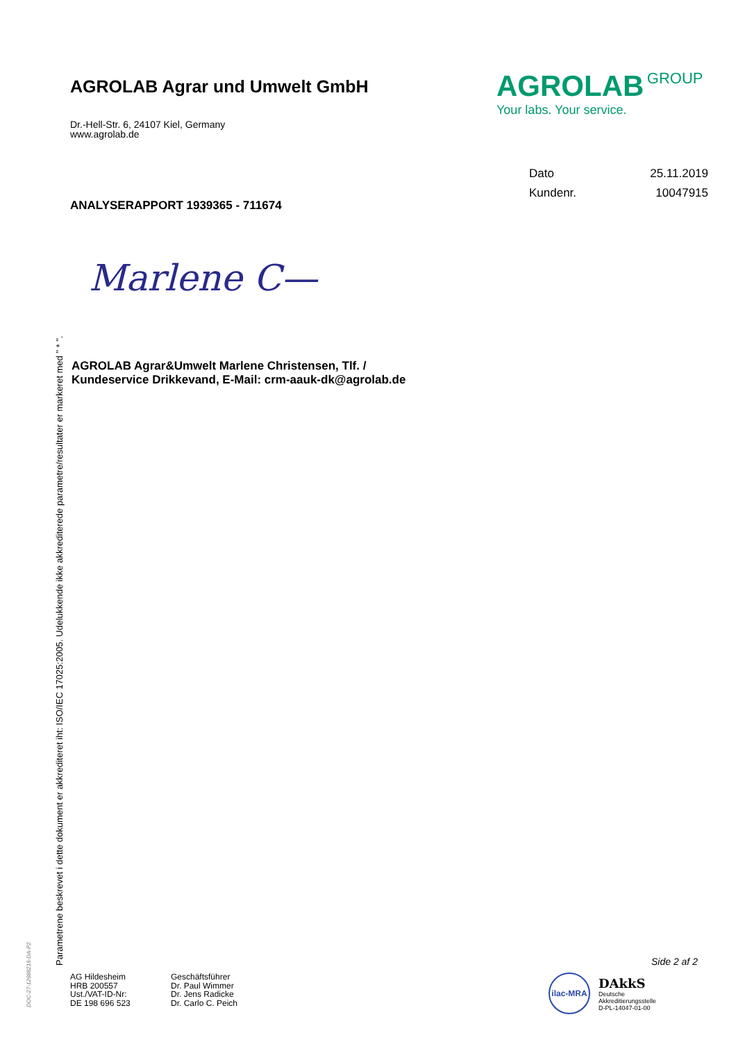AGROLAB Agrar und Umwelt GmbH
AGROLAB GROUP
Your labs. Your service.
Dr.-Hell-Str. 6, 24107 Kiel, Germany
www.agrolab.de
| Dato | 25.11.2019 |
| Kundenr. | 10047915 |
ANALYSERAPPORT 1939365 - 711674
Marlene C—
AGROLAB Agrar&Umwelt Marlene Christensen, Tlf. /
Kundeservice Drikkevand, E-Mail: crm-aauk-dk@agrolab.de
Parametrene beskrevet i dette dokument er akkrediteret iht: ISO/IEC 17025:2005. Udelukkende ikke akkrediterede parametre/resultater er markeret med " * ".
DOC-27-12688216-DA-P2
Side 2 af 2
AG Hildesheim
HRB 200557
Ust./VAT-ID-Nr:
DE 198 696 523
Geschäftsführer
Dr. Paul Wimmer
Dr. Jens Radicke
Dr. Carlo C. Peich
ilac-MRA
DAkkS
Deutsche
Akkreditierungsstelle
D-PL-14047-01-00